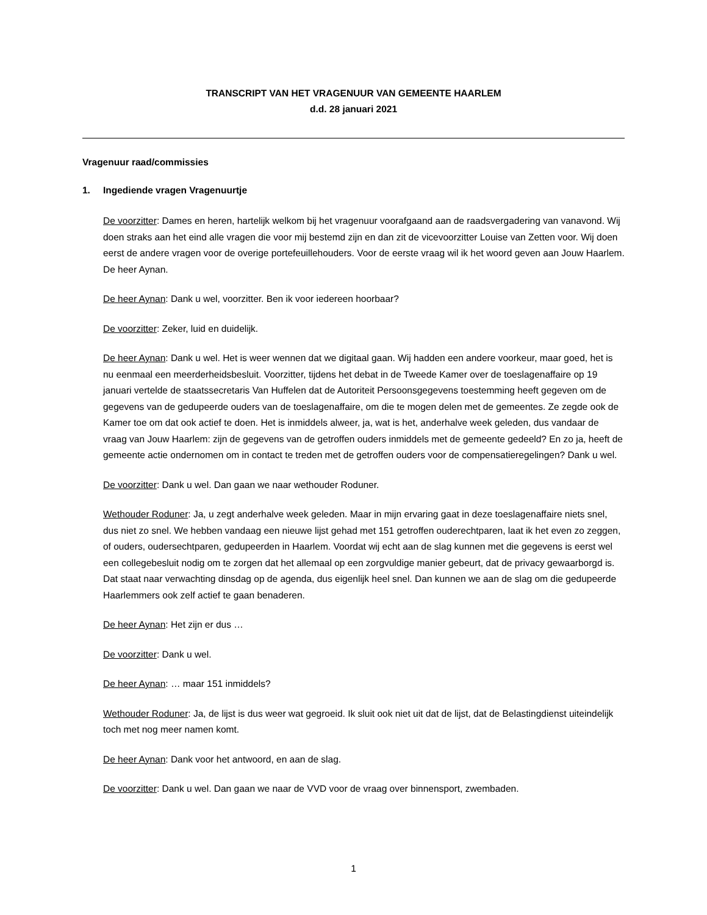TRANSCRIPT VAN HET VRAGENUUR VAN GEMEENTE HAARLEM
d.d. 28 januari 2021
Vragenuur raad/commissies
1. Ingediende vragen Vragenuurtje
De voorzitter: Dames en heren, hartelijk welkom bij het vragenuur voorafgaand aan de raadsvergadering van vanavond. Wij doen straks aan het eind alle vragen die voor mij bestemd zijn en dan zit de vicevoorzitter Louise van Zetten voor. Wij doen eerst de andere vragen voor de overige portefeuillehouders. Voor de eerste vraag wil ik het woord geven aan Jouw Haarlem. De heer Aynan.
De heer Aynan: Dank u wel, voorzitter. Ben ik voor iedereen hoorbaar?
De voorzitter: Zeker, luid en duidelijk.
De heer Aynan: Dank u wel. Het is weer wennen dat we digitaal gaan. Wij hadden een andere voorkeur, maar goed, het is nu eenmaal een meerderheidsbesluit. Voorzitter, tijdens het debat in de Tweede Kamer over de toeslagenaffaire op 19 januari vertelde de staatssecretaris Van Huffelen dat de Autoriteit Persoonsgegevens toestemming heeft gegeven om de gegevens van de gedupeerde ouders van de toeslagenaffaire, om die te mogen delen met de gemeentes. Ze zegde ook de Kamer toe om dat ook actief te doen. Het is inmiddels alweer, ja, wat is het, anderhalve week geleden, dus vandaar de vraag van Jouw Haarlem: zijn de gegevens van de getroffen ouders inmiddels met de gemeente gedeeld? En zo ja, heeft de gemeente actie ondernomen om in contact te treden met de getroffen ouders voor de compensatieregelingen? Dank u wel.
De voorzitter: Dank u wel. Dan gaan we naar wethouder Roduner.
Wethouder Roduner: Ja, u zegt anderhalve week geleden. Maar in mijn ervaring gaat in deze toeslagenaffaire niets snel, dus niet zo snel. We hebben vandaag een nieuwe lijst gehad met 151 getroffen ouderechtparen, laat ik het even zo zeggen, of ouders, oudersechtparen, gedupeerden in Haarlem. Voordat wij echt aan de slag kunnen met die gegevens is eerst wel een collegebesluit nodig om te zorgen dat het allemaal op een zorgvuldige manier gebeurt, dat de privacy gewaarborgd is. Dat staat naar verwachting dinsdag op de agenda, dus eigenlijk heel snel. Dan kunnen we aan de slag om die gedupeerde Haarlemmers ook zelf actief te gaan benaderen.
De heer Aynan: Het zijn er dus …
De voorzitter: Dank u wel.
De heer Aynan: … maar 151 inmiddels?
Wethouder Roduner: Ja, de lijst is dus weer wat gegroeid. Ik sluit ook niet uit dat de lijst, dat de Belastingdienst uiteindelijk toch met nog meer namen komt.
De heer Aynan: Dank voor het antwoord, en aan de slag.
De voorzitter: Dank u wel. Dan gaan we naar de VVD voor de vraag over binnensport, zwembaden.
1